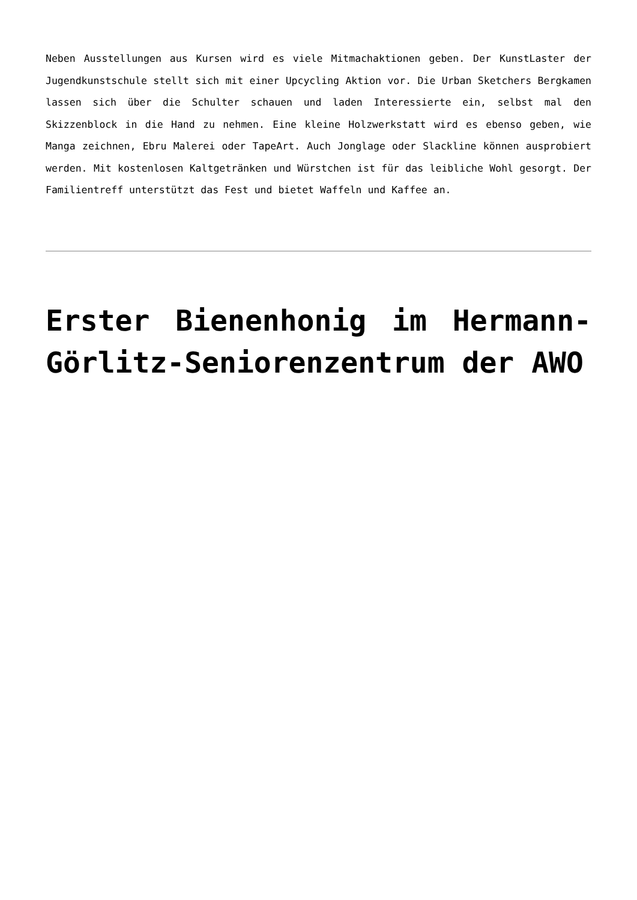Neben Ausstellungen aus Kursen wird es viele Mitmachaktionen geben. Der KunstLaster der Jugendkunstschule stellt sich mit einer Upcycling Aktion vor. Die Urban Sketchers Bergkamen lassen sich über die Schulter schauen und laden Interessierte ein, selbst mal den Skizzenblock in die Hand zu nehmen. Eine kleine Holzwerkstatt wird es ebenso geben, wie Manga zeichnen, Ebru Malerei oder TapeArt. Auch Jonglage oder Slackline können ausprobiert werden. Mit kostenlosen Kaltgetränken und Würstchen ist für das leibliche Wohl gesorgt. Der Familientreff unterstützt das Fest und bietet Waffeln und Kaffee an.
Erster Bienenhonig im Hermann-Görlitz-Seniorenzentrum der AWO